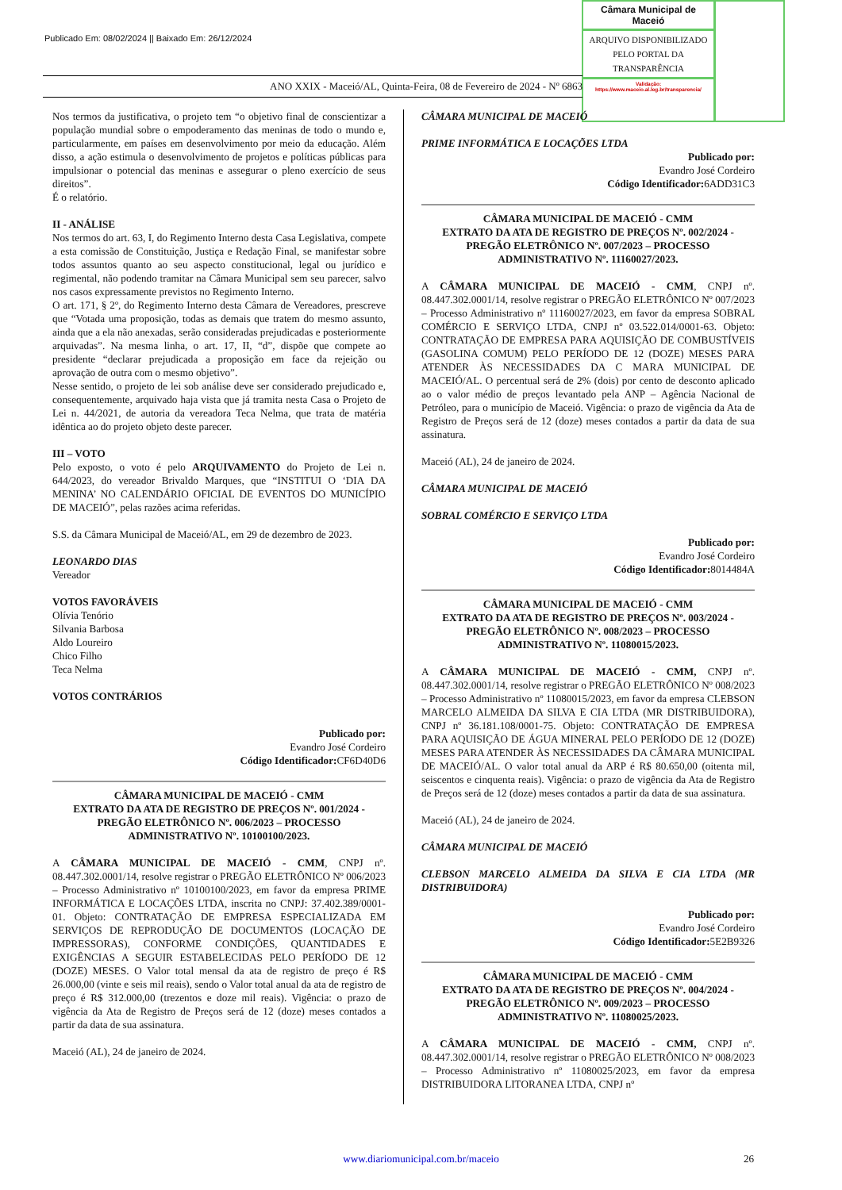Publicado Em: 08/02/2024 || Baixado Em: 26/12/2024
Câmara Municipal de Maceió
ARQUIVO DISPONIBILIZADO PELO PORTAL DA TRANSPARÊNCIA
Validação:
https://www.maceio.al.leg.br/transparencia/
ANO XXIX - Maceió/AL, Quinta-Feira, 08 de Fevereiro de 2024 - Nº 6863
Nos termos da justificativa, o projeto tem “o objetivo final de conscientizar a população mundial sobre o empoderamento das meninas de todo o mundo e, particularmente, em países em desenvolvimento por meio da educação. Além disso, a ação estimula o desenvolvimento de projetos e políticas públicas para impulsionar o potencial das meninas e assegurar o pleno exercício de seus direitos”.
É o relatório.
II - ANÁLISE
Nos termos do art. 63, I, do Regimento Interno desta Casa Legislativa, compete a esta comissão de Constituição, Justiça e Redação Final, se manifestar sobre todos assuntos quanto ao seu aspecto constitucional, legal ou jurídico e regimental, não podendo tramitar na Câmara Municipal sem seu parecer, salvo nos casos expressamente previstos no Regimento Interno.
O art. 171, § 2º, do Regimento Interno desta Câmara de Vereadores, prescreve que “Votada uma proposição, todas as demais que tratem do mesmo assunto, ainda que a ela não anexadas, serão consideradas prejudicadas e posteriormente arquivadas”. Na mesma linha, o art. 17, II, “d”, dispõe que compete ao presidente “declarar prejudicada a proposição em face da rejeição ou aprovação de outra com o mesmo objetivo”.
Nesse sentido, o projeto de lei sob análise deve ser considerado prejudicado e, consequentemente, arquivado haja vista que já tramita nesta Casa o Projeto de Lei n. 44/2021, de autoria da vereadora Teca Nelma, que trata de matéria idêntica ao do projeto objeto deste parecer.
III – VOTO
Pelo exposto, o voto é pelo ARQUIVAMENTO do Projeto de Lei n. 644/2023, do vereador Brivaldo Marques, que “INSTITUI O ‘DIA DA MENINA’ NO CALENDÁRIO OFICIAL DE EVENTOS DO MUNICÍPIO DE MACEIÓ”, pelas razões acima referidas.
S.S. da Câmara Municipal de Maceió/AL, em 29 de dezembro de 2023.
LEONARDO DIAS
Vereador
VOTOS FAVORÁVEIS
Olívia Tenório
Silvania Barbosa
Aldo Loureiro
Chico Filho
Teca Nelma
VOTOS CONTRÁRIOS
Publicado por:
Evandro José Cordeiro
Código Identificador: CF6D40D6
CÂMARA MUNICIPAL DE MACEIÓ - CMM
EXTRATO DA ATA DE REGISTRO DE PREÇOS Nº. 001/2024 - PREGÃO ELETRÔNICO Nº. 006/2023 – PROCESSO ADMINISTRATIVO Nº. 10100100/2023.
A CÂMARA MUNICIPAL DE MACEIÓ - CMM, CNPJ nº. 08.447.302.0001/14, resolve registrar o PREGÃO ELETRÔNICO Nº 006/2023 – Processo Administrativo nº 10100100/2023, em favor da empresa PRIME INFORMÁTICA E LOCAÇÕES LTDA, inscrita no CNPJ: 37.402.389/0001-01. Objeto: CONTRATAÇÃO DE EMPRESA ESPECIALIZADA EM SERVIÇOS DE REPRODUÇÃO DE DOCUMENTOS (LOCAÇÃO DE IMPRESSORAS), CONFORME CONDIÇÕES, QUANTIDADES E EXIGÊNCIAS A SEGUIR ESTABELECIDAS PELO PERÍODO DE 12 (DOZE) MESES. O Valor total mensal da ata de registro de preço é R$ 26.000,00 (vinte e seis mil reais), sendo o Valor total anual da ata de registro de preço é R$ 312.000,00 (trezentos e doze mil reais). Vigência: o prazo de vigência da Ata de Registro de Preços será de 12 (doze) meses contados a partir da data de sua assinatura.
Maceió (AL), 24 de janeiro de 2024.
CÂMARA MUNICIPAL DE MACEIÓ
PRIME INFORMÁTICA E LOCAÇÕES LTDA
Publicado por:
Evandro José Cordeiro
Código Identificador: 6ADD31C3
CÂMARA MUNICIPAL DE MACEIÓ - CMM
EXTRATO DA ATA DE REGISTRO DE PREÇOS Nº. 002/2024 - PREGÃO ELETRÔNICO Nº. 007/2023 – PROCESSO ADMINISTRATIVO Nº. 11160027/2023.
A CÂMARA MUNICIPAL DE MACEIÓ - CMM, CNPJ nº. 08.447.302.0001/14, resolve registrar o PREGÃO ELETRÔNICO Nº 007/2023 – Processo Administrativo nº 11160027/2023, em favor da empresa SOBRAL COMÉRCIO E SERVIÇO LTDA, CNPJ nº 03.522.014/0001-63. Objeto: CONTRATAÇÃO DE EMPRESA PARA AQUISIÇÃO DE COMBUSTÍVEIS (GASOLINA COMUM) PELO PERÍODO DE 12 (DOZE) MESES PARA ATENDER ÀS NECESSIDADES DA C MARA MUNICIPAL DE MACEIÓ/AL. O percentual será de 2% (dois) por cento de desconto aplicado ao o valor médio de preços levantado pela ANP – Agência Nacional de Petróleo, para o município de Maceió. Vigência: o prazo de vigência da Ata de Registro de Preços será de 12 (doze) meses contados a partir da data de sua assinatura.
Maceió (AL), 24 de janeiro de 2024.
CÂMARA MUNICIPAL DE MACEIÓ
SOBRAL COMÉRCIO E SERVIÇO LTDA
Publicado por:
Evandro José Cordeiro
Código Identificador: 8014484A
CÂMARA MUNICIPAL DE MACEIÓ - CMM
EXTRATO DA ATA DE REGISTRO DE PREÇOS Nº. 003/2024 - PREGÃO ELETRÔNICO Nº. 008/2023 – PROCESSO ADMINISTRATIVO Nº. 11080015/2023.
A CÂMARA MUNICIPAL DE MACEIÓ - CMM, CNPJ nº. 08.447.302.0001/14, resolve registrar o PREGÃO ELETRÔNICO Nº 008/2023 – Processo Administrativo nº 11080015/2023, em favor da empresa CLEBSON MARCELO ALMEIDA DA SILVA E CIA LTDA (MR DISTRIBUIDORA), CNPJ nº 36.181.108/0001-75. Objeto: CONTRATAÇÃO DE EMPRESA PARA AQUISIÇÃO DE ÁGUA MINERAL PELO PERÍODO DE 12 (DOZE) MESES PARA ATENDER ÀS NECESSIDADES DA CÂMARA MUNICIPAL DE MACEIÓ/AL. O valor total anual da ARP é R$ 80.650,00 (oitenta mil, seiscentos e cinquenta reais). Vigência: o prazo de vigência da Ata de Registro de Preços será de 12 (doze) meses contados a partir da data de sua assinatura.
Maceió (AL), 24 de janeiro de 2024.
CÂMARA MUNICIPAL DE MACEIÓ
CLEBSON MARCELO ALMEIDA DA SILVA E CIA LTDA (MR DISTRIBUIDORA)
Publicado por:
Evandro José Cordeiro
Código Identificador: 5E2B9326
CÂMARA MUNICIPAL DE MACEIÓ - CMM
EXTRATO DA ATA DE REGISTRO DE PREÇOS Nº. 004/2024 - PREGÃO ELETRÔNICO Nº. 009/2023 – PROCESSO ADMINISTRATIVO Nº. 11080025/2023.
A CÂMARA MUNICIPAL DE MACEIÓ - CMM, CNPJ nº. 08.447.302.0001/14, resolve registrar o PREGÃO ELETRÔNICO Nº 008/2023 – Processo Administrativo nº 11080025/2023, em favor da empresa DISTRIBUIDORA LITORANEA LTDA, CNPJ nº
www.diariomunicipal.com.br/maceio 26